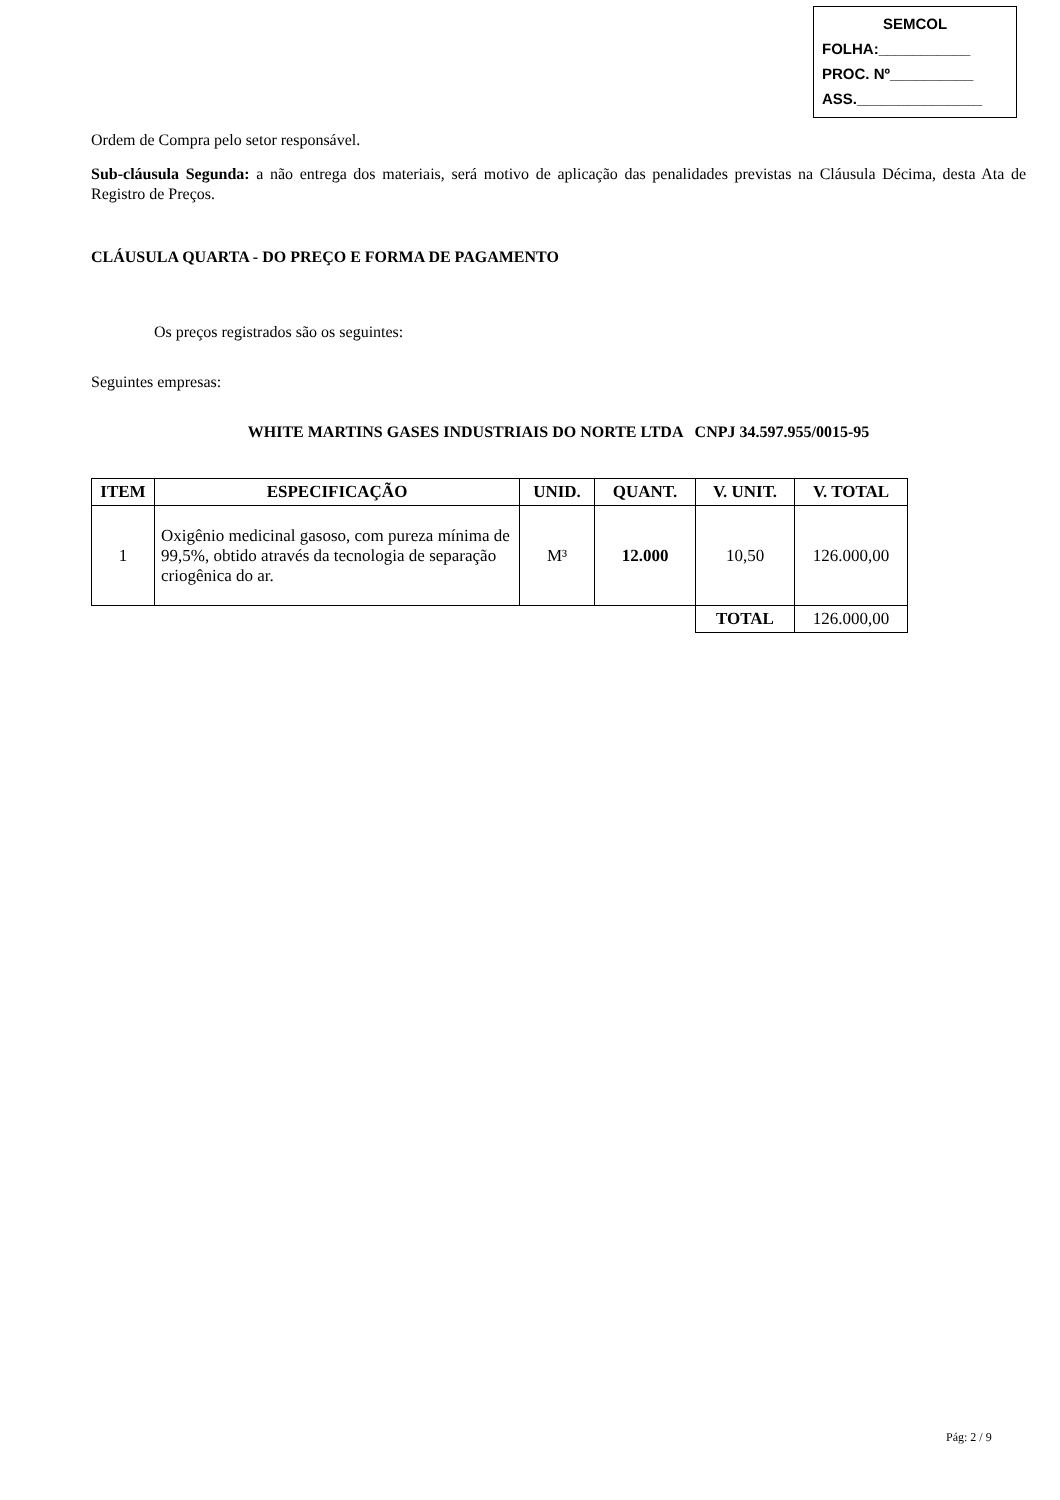SEMCOL
FOLHA:___________
PROC. Nº__________
ASS._______________
Ordem de Compra pelo setor responsável.
Sub-cláusula Segunda: a não entrega dos materiais, será motivo de aplicação das penalidades previstas na Cláusula Décima, desta Ata de Registro de Preços.
CLÁUSULA QUARTA - DO PREÇO E FORMA DE PAGAMENTO
Os preços registrados são os seguintes:
Seguintes empresas:
WHITE MARTINS GASES INDUSTRIAIS DO NORTE LTDA CNPJ 34.597.955/0015-95
| ITEM | ESPECIFICAÇÃO | UNID. | QUANT. | V. UNIT. | V. TOTAL |
| --- | --- | --- | --- | --- | --- |
| 1 | Oxigênio medicinal gasoso, com pureza mínima de 99,5%, obtido através da tecnologia de separação criogênica do ar. | M³ | 12.000 | 10,50 | 126.000,00 |
| | | | | TOTAL | 126.000,00 |
Pág: 2 / 9